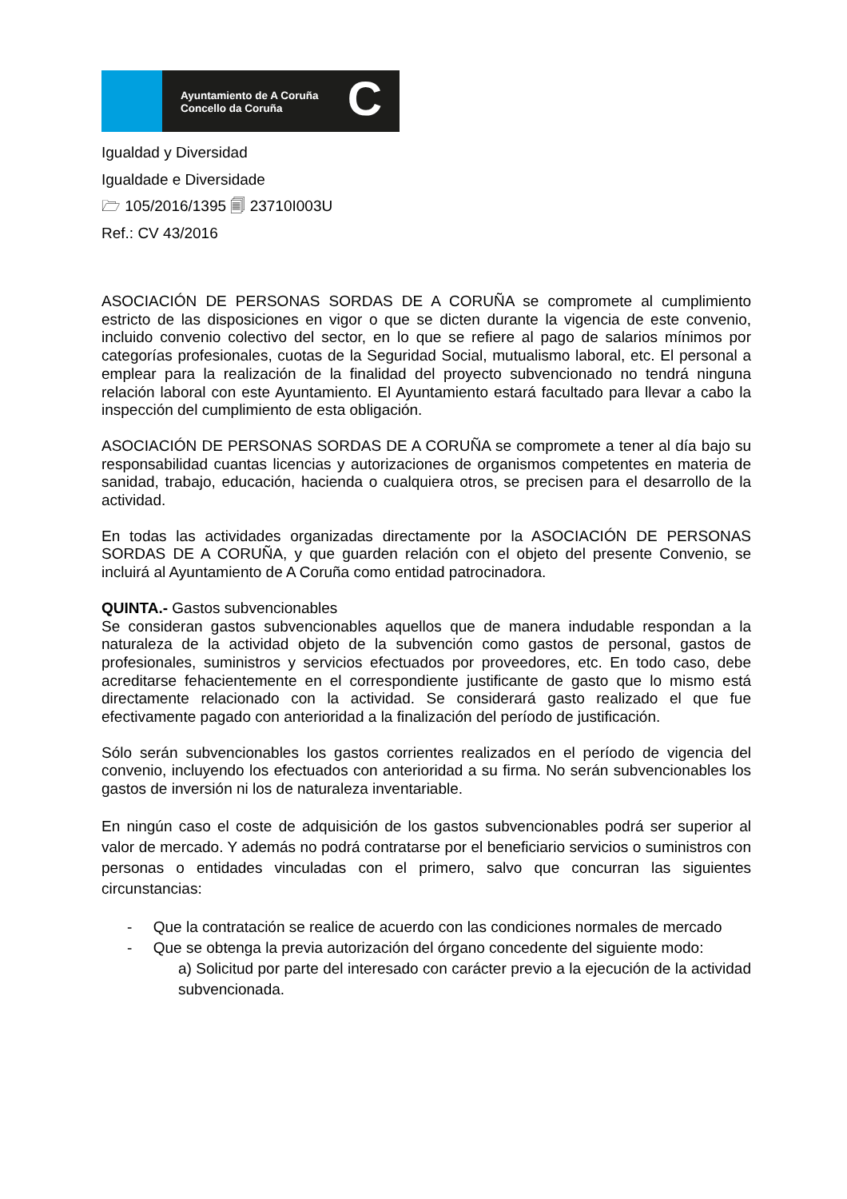Ayuntamiento de A Coruña
Concello da Coruña
C
Igualdad y Diversidad
Igualdade e Diversidade
🗁 105/2016/1395 🗐 23710I003U
Ref.: CV 43/2016
ASOCIACIÓN DE PERSONAS SORDAS DE A CORUÑA se compromete al cumplimiento estricto de las disposiciones en vigor o que se dicten durante la vigencia de este convenio, incluido convenio colectivo del sector, en lo que se refiere al pago de salarios mínimos por categorías profesionales, cuotas de la Seguridad Social, mutualismo laboral, etc. El personal a emplear para la realización de la finalidad del proyecto subvencionado no tendrá ninguna relación laboral con este Ayuntamiento. El Ayuntamiento estará facultado para llevar a cabo la inspección del cumplimiento de esta obligación.
ASOCIACIÓN DE PERSONAS SORDAS DE A CORUÑA se compromete a tener al día bajo su responsabilidad cuantas licencias y autorizaciones de organismos competentes en materia de sanidad, trabajo, educación, hacienda o cualquiera otros, se precisen para el desarrollo de la actividad.
En todas las actividades organizadas directamente por la ASOCIACIÓN DE PERSONAS SORDAS DE A CORUÑA, y que guarden relación con el objeto del presente Convenio, se incluirá al Ayuntamiento de A Coruña como entidad patrocinadora.
QUINTA.- Gastos subvencionables
Se consideran gastos subvencionables aquellos que de manera indudable respondan a la naturaleza de la actividad objeto de la subvención como gastos de personal, gastos de profesionales, suministros y servicios efectuados por proveedores, etc. En todo caso, debe acreditarse fehacientemente en el correspondiente justificante de gasto que lo mismo está directamente relacionado con la actividad. Se considerará gasto realizado el que fue efectivamente pagado con anterioridad a la finalización del período de justificación.
Sólo serán subvencionables los gastos corrientes realizados en el período de vigencia del convenio, incluyendo los efectuados con anterioridad a su firma. No serán subvencionables los gastos de inversión ni los de naturaleza inventariable.
En ningún caso el coste de adquisición de los gastos subvencionables podrá ser superior al valor de mercado. Y además no podrá contratarse por el beneficiario servicios o suministros con personas o entidades vinculadas con el primero, salvo que concurran las siguientes circunstancias:
- Que la contratación se realice de acuerdo con las condiciones normales de mercado
- Que se obtenga la previa autorización del órgano concedente del siguiente modo:
a) Solicitud por parte del interesado con carácter previo a la ejecución de la actividad subvencionada.